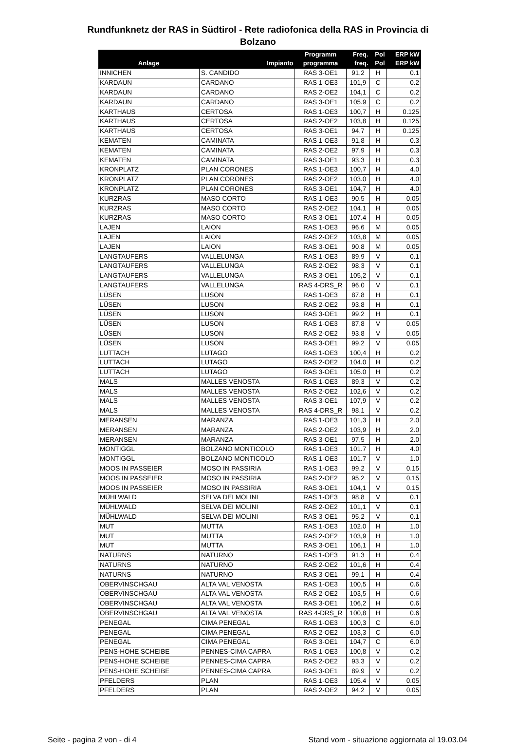Rundfunknetz der RAS in Südtirol - Rete radiofonica della RAS in Provincia di
Bolzano
| Anlage | Impianto | Programm programma | Freq. freq. | Pol Pol | ERP kW ERP kW |
| --- | --- | --- | --- | --- | --- |
| INNICHEN | S. CANDIDO | RAS 3-OE1 | 91,2 | H | 0.1 |
| KARDAUN | CARDANO | RAS 1-OE3 | 101,9 | C | 0.2 |
| KARDAUN | CARDANO | RAS 2-OE2 | 104,1 | C | 0.2 |
| KARDAUN | CARDANO | RAS 3-OE1 | 105.9 | C | 0.2 |
| KARTHAUS | CERTOSA | RAS 1-OE3 | 100,7 | H | 0.125 |
| KARTHAUS | CERTOSA | RAS 2-OE2 | 103,8 | H | 0.125 |
| KARTHAUS | CERTOSA | RAS 3-OE1 | 94,7 | H | 0.125 |
| KEMATEN | CAMINATA | RAS 1-OE3 | 91,8 | H | 0.3 |
| KEMATEN | CAMINATA | RAS 2-OE2 | 97,9 | H | 0.3 |
| KEMATEN | CAMINATA | RAS 3-OE1 | 93,3 | H | 0.3 |
| KRONPLATZ | PLAN CORONES | RAS 1-OE3 | 100,7 | H | 4.0 |
| KRONPLATZ | PLAN CORONES | RAS 2-OE2 | 103.0 | H | 4.0 |
| KRONPLATZ | PLAN CORONES | RAS 3-OE1 | 104,7 | H | 4.0 |
| KURZRAS | MASO CORTO | RAS 1-OE3 | 90.5 | H | 0.05 |
| KURZRAS | MASO CORTO | RAS 2-OE2 | 104.1 | H | 0.05 |
| KURZRAS | MASO CORTO | RAS 3-OE1 | 107.4 | H | 0.05 |
| LAJEN | LAION | RAS 1-OE3 | 96,6 | M | 0.05 |
| LAJEN | LAION | RAS 2-OE2 | 103,8 | M | 0.05 |
| LAJEN | LAION | RAS 3-OE1 | 90.8 | M | 0.05 |
| LANGTAUFERS | VALLELUNGA | RAS 1-OE3 | 89,9 | V | 0.1 |
| LANGTAUFERS | VALLELUNGA | RAS 2-OE2 | 98,3 | V | 0.1 |
| LANGTAUFERS | VALLELUNGA | RAS 3-OE1 | 105,2 | V | 0.1 |
| LANGTAUFERS | VALLELUNGA | RAS 4-DRS_R | 96.0 | V | 0.1 |
| LÜSEN | LUSON | RAS 1-OE3 | 87,8 | H | 0.1 |
| LÜSEN | LUSON | RAS 2-OE2 | 93,8 | H | 0.1 |
| LÜSEN | LUSON | RAS 3-OE1 | 99,2 | H | 0.1 |
| LÜSEN | LUSON | RAS 1-OE3 | 87,8 | V | 0.05 |
| LÜSEN | LUSON | RAS 2-OE2 | 93,8 | V | 0.05 |
| LÜSEN | LUSON | RAS 3-OE1 | 99,2 | V | 0.05 |
| LUTTACH | LUTAGO | RAS 1-OE3 | 100,4 | H | 0.2 |
| LUTTACH | LUTAGO | RAS 2-OE2 | 104.0 | H | 0.2 |
| LUTTACH | LUTAGO | RAS 3-OE1 | 105.0 | H | 0.2 |
| MALS | MALLES VENOSTA | RAS 1-OE3 | 89,3 | V | 0.2 |
| MALS | MALLES VENOSTA | RAS 2-OE2 | 102,6 | V | 0.2 |
| MALS | MALLES VENOSTA | RAS 3-OE1 | 107,9 | V | 0.2 |
| MALS | MALLES VENOSTA | RAS 4-DRS_R | 98,1 | V | 0.2 |
| MERANSEN | MARANZA | RAS 1-OE3 | 101,3 | H | 2.0 |
| MERANSEN | MARANZA | RAS 2-OE2 | 103,9 | H | 2.0 |
| MERANSEN | MARANZA | RAS 3-OE1 | 97,5 | H | 2.0 |
| MONTIGGL | BOLZANO MONTICOLO | RAS 1-OE3 | 101.7 | H | 4.0 |
| MONTIGGL | BOLZANO MONTICOLO | RAS 1-OE3 | 101.7 | V | 1.0 |
| MOOS IN PASSEIER | MOSO IN PASSIRIA | RAS 1-OE3 | 99,2 | V | 0.15 |
| MOOS IN PASSEIER | MOSO IN PASSIRIA | RAS 2-OE2 | 95,2 | V | 0.15 |
| MOOS IN PASSEIER | MOSO IN PASSIRIA | RAS 3-OE1 | 104,1 | V | 0.15 |
| MÜHLWALD | SELVA DEI MOLINI | RAS 1-OE3 | 98,8 | V | 0.1 |
| MÜHLWALD | SELVA DEI MOLINI | RAS 2-OE2 | 101,1 | V | 0.1 |
| MÜHLWALD | SELVA DEI MOLINI | RAS 3-OE1 | 95,2 | V | 0.1 |
| MUT | MUTTA | RAS 1-OE3 | 102.0 | H | 1.0 |
| MUT | MUTTA | RAS 2-OE2 | 103,9 | H | 1.0 |
| MUT | MUTTA | RAS 3-OE1 | 106,1 | H | 1.0 |
| NATURNS | NATURNO | RAS 1-OE3 | 91,3 | H | 0.4 |
| NATURNS | NATURNO | RAS 2-OE2 | 101,6 | H | 0.4 |
| NATURNS | NATURNO | RAS 3-OE1 | 99,1 | H | 0.4 |
| OBERVINSCHGAU | ALTA VAL VENOSTA | RAS 1-OE3 | 100,5 | H | 0.6 |
| OBERVINSCHGAU | ALTA VAL VENOSTA | RAS 2-OE2 | 103,5 | H | 0.6 |
| OBERVINSCHGAU | ALTA VAL VENOSTA | RAS 3-OE1 | 106,2 | H | 0.6 |
| OBERVINSCHGAU | ALTA VAL VENOSTA | RAS 4-DRS_R | 100,8 | H | 0.6 |
| PENEGAL | CIMA PENEGAL | RAS 1-OE3 | 100,3 | C | 6.0 |
| PENEGAL | CIMA PENEGAL | RAS 2-OE2 | 103,3 | C | 6.0 |
| PENEGAL | CIMA PENEGAL | RAS 3-OE1 | 104,7 | C | 6.0 |
| PENS-HOHE SCHEIBE | PENNES-CIMA CAPRA | RAS 1-OE3 | 100,8 | V | 0.2 |
| PENS-HOHE SCHEIBE | PENNES-CIMA CAPRA | RAS 2-OE2 | 93,3 | V | 0.2 |
| PENS-HOHE SCHEIBE | PENNES-CIMA CAPRA | RAS 3-OE1 | 89,9 | V | 0.2 |
| PFELDERS | PLAN | RAS 1-OE3 | 105.4 | V | 0.05 |
| PFELDERS | PLAN | RAS 2-OE2 | 94.2 | V | 0.05 |
Seite - pagina 2 von - di 4 Stand vom - situazione aggiornata al 19.03.04